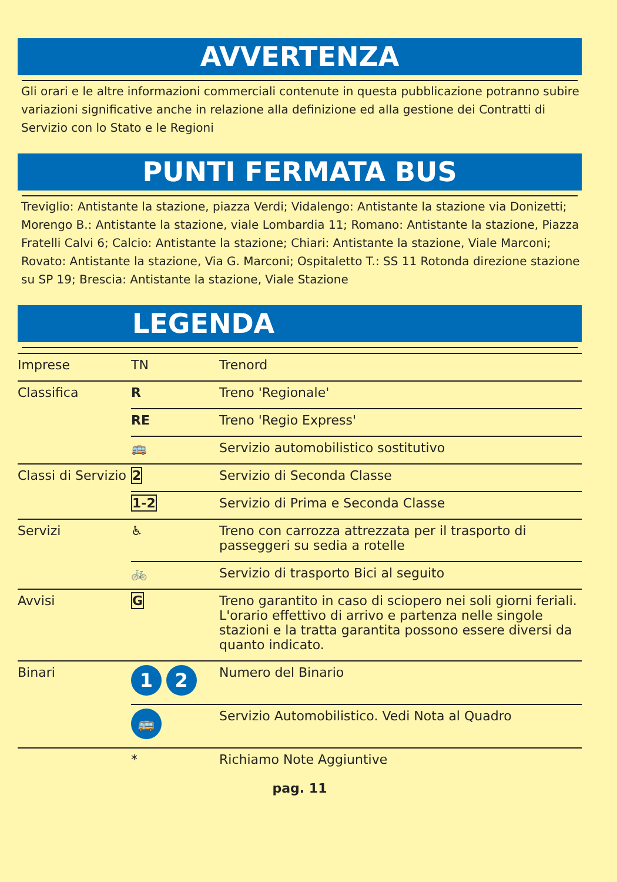AVVERTENZA
Gli orari e le altre informazioni commerciali contenute in questa pubblicazione potranno subire variazioni significative anche in relazione alla definizione ed alla gestione dei Contratti di Servizio con lo Stato e le Regioni
PUNTI FERMATA BUS
Treviglio: Antistante la stazione, piazza Verdi; Vidalengo: Antistante la stazione via Donizetti; Morengo B.: Antistante la stazione, viale Lombardia 11; Romano: Antistante la stazione, Piazza Fratelli Calvi 6; Calcio: Antistante la stazione; Chiari: Antistante la stazione, Viale Marconi; Rovato: Antistante la stazione, Via G. Marconi; Ospitaletto T.: SS 11 Rotonda direzione stazione su SP 19; Brescia: Antistante la stazione, Viale Stazione
LEGENDA
| Imprese | TN | Trenord |
| Classifica | R | Treno 'Regionale' |
| | RE | Treno 'Regio Express' |
| | 🚌 | Servizio automobilistico sostitutivo |
| Classi di Servizio | 2 | Servizio di Seconda Classe |
| | 1-2 | Servizio di Prima e Seconda Classe |
| Servizi | ♿ | Treno con carrozza attrezzata per il trasporto di passeggeri su sedia a rotelle |
| | 🚲 | Servizio di trasporto Bici al seguito |
| Avvisi | G | Treno garantito in caso di sciopero nei soli giorni feriali. L'orario effettivo di arrivo e partenza nelle singole stazioni e la tratta garantita possono essere diversi da quanto indicato. |
| Binari | 1 2 | Numero del Binario |
| | 🚌 | Servizio Automobilistico. Vedi Nota al Quadro |
| | * | Richiamo Note Aggiuntive |
pag. 11